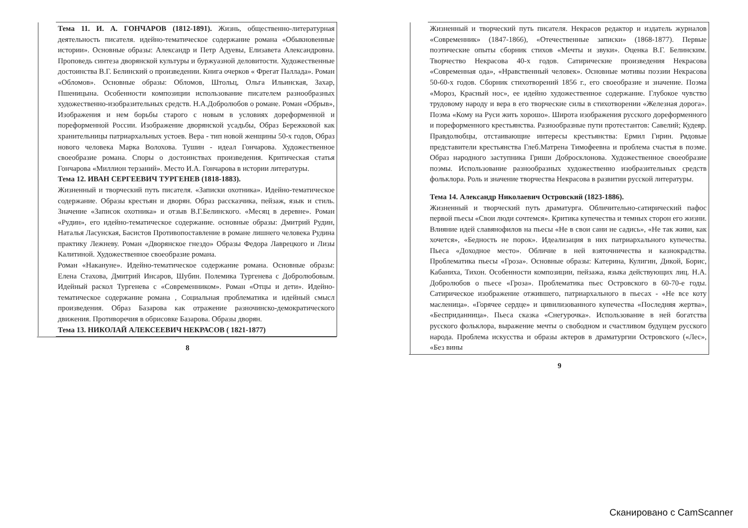Тема 11. И. А. ГОНЧАРОВ (1812-1891). Жизнь, общественно-литературная деятельность писателя. идейно-тематическое содержание романа «Обыкновенные истории». Основные образы: Александр и Петр Адуевы, Елизавета Александровна. Проповедь синтеза дворянской культуры и буржуазной деловитости. Художественные достоинства В.Г. Белинский о произведении. Книга очерков « Фрегат Паллада». Роман «Обломов». Основные образы: Обломов, Штольц, Ольга Ильинская, Захар, Пшеницына. Особенности композиции использование писателем разнообразных художественно-изобразительных средств. Н.А.Добролюбов о романе. Роман «Обрыв», Изображения и нем борьбы старого с новым в условиях дореформенной и пореформенной России. Изображение дворянской усадьбы, Образ Бережковой как хранительницы патриархальных устоев. Вера - тип новой женщины 50-х годов, Образ нового человека Марка Волохова. Тушин - идеал Гончарова. Художественное своеобразие романа. Споры о достоинствах произведения. Критическая статья Гончарова «Миллион терзаний». Место И.А. Гончарова в истории литературы.
Тема 12. ИВАН СЕРГЕЕВИЧ ТУРГЕНЕВ (1818-1883).
Жизненный и творческий путь писателя. «Записки охотника». Идейно-тематическое содержание. Образы крестьян и дворян. Образ рассказчика, пейзаж, язык и стиль. Значение «Записок охотника» и отзыв В.Г.Белинского. «Месяц в деревне». Роман «Рудин», его идейно-тематическое содержание. основные образы: Дмитрий Рудин, Наталья Ласунская, Басистов Противопоставление в романе лишнего человека Рудина практику Лежневу. Роман «Дворянское гнездо» Образы Федора Лаврецкого и Лизы Калитиной. Художественное своеобразие романа.
Роман «Накануне». Идейно-тематическое содержание романа. Основные образы: Елена Стахова, Дмитрий Инсаров, Шубин. Полемика Тургенева с Добролюбовым. Идейный раскол Тургенева с «Современником». Роман «Отцы и дети». Идейно-тематическое содержание романа , Социальная проблематика и идейный смысл произведения. Образ Базарова как отражение разночинско-демократического движения. Противоречия в обрисовке Базарова. Образы дворян.
Тема 13. НИКОЛАЙ АЛЕКСЕЕВИЧ НЕКРАСОВ ( 1821-1877)
8
Жизненный и творческий путь писателя. Некрасов редактор и издатель журналов «Современник» (1847-1866), «Отечественные записки» (1868-1877). Первые поэтические опыты сборник стихов «Мечты и звуки». Оценка В.Г. Белинским. Творчество Некрасова 40-х годов. Сатирические произведения Некрасова «Современная ода», «Нравственный человек». Основные мотивы поэзии Некрасова 50-60-х годов. Сборник стихотворений 1856 г., его своеобразие и значение. Поэма «Мороз, Красный нос», ее идейно художественное содержание. Глубокое чувство трудовому народу и вера в его творческие силы в стихотворении «Железная дорога». Поэма «Кому на Руси жить хорошо». Широта изображения русского дореформенного и пореформенного крестьянства. Разнообразные пути протестантов: Савелий; Кудеяр. Правдолюбцы, отстаивающие интересы крестьянства: Ермил Гирин. Рядовые представители крестьянства Глеб.Матрена Тимофеевна и проблема счастья в поэме. Образ народного заступника Гриши Добросклонова. Художественное своеобразие поэмы. Использование разнообразных художественно изобразительных средств фольклора. Роль и значение творчества Некрасова в развитии русской литературы.
Тема 14. Александр Николаевич Островский (1823-1886).
Жизненный и творческий путь драматурга. Обличительно-сатирический пафос первой пьесы «Свои люди сочтемся». Критика купечества и темных сторон его жизни. Влияние идей славянофилов на пьесы «Не в свои сани не садись», «Не так живи, как хочется», «Бедность не порок». Идеализация в них патриархального купечества. Пьеса «Доходное место». Обличие в ней взяточничества и казнокрадства. Проблематика пьесы «Гроза». Основные образы: Катерина, Кулигин, Дикой, Борис, Кабаниха, Тихон. Особенности композиции, пейзажа, языка действующих лиц. Н.А. Добролюбов о пьесе «Гроза». Проблематика пьес Островского в 60-70-е годы. Сатирическое изображение отжившего, патриархального в пьесах - «Не все коту масленица». «Горячее сердце» и цивилизованного купечества «Последняя жертва», «Бесприданница». Пьеса сказка «Снегурочка». Использование в ней богатства русского фольклора, выражение мечты о свободном и счастливом будущем русского народа. Проблема искусства и образы актеров в драматургии Островского («Лес», «Без вины
9
Сканировано с CamScanner